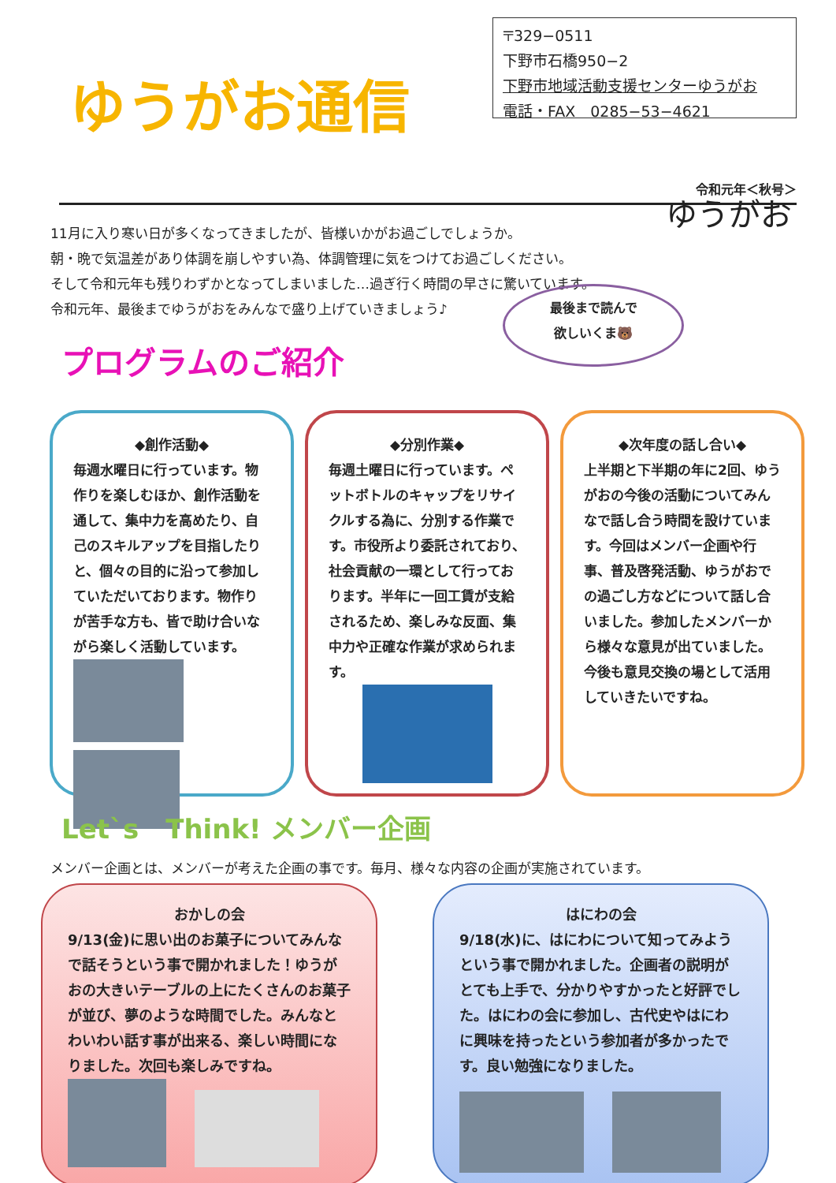ゆうがお通信
〒329−0511
下野市石橋950−2
下野市地域活動支援センターゆうがお
電話・FAX　0285−53−4621
令和元年＜秋号＞
11月に入り寒い日が多くなってきましたが、皆様いかがお過ごしでしょうか。
朝・晩で気温差があり体調を崩しやすい為、体調管理に気をつけてお過ごしください。
そして令和元年も残りわずかとなってしまいました…過ぎ行く時間の早さに驚いています。
令和元年、最後までゆうがおをみんなで盛り上げていきましょう♪
ゆうがお
最後まで読んで
欲しいくま🐻
プログラムのご紹介
◆創作活動◆
毎週水曜日に行っています。物作りを楽しむほか、創作活動を通して、集中力を高めたり、自己のスキルアップを目指したりと、個々の目的に沿って参加していただいております。物作りが苦手な方も、皆で助け合いながら楽しく活動しています。
◆分別作業◆
毎週土曜日に行っています。ペットボトルのキャップをリサイクルする為に、分別する作業です。市役所より委託されており、社会貢献の一環として行っております。半年に一回工賃が支給されるため、楽しみな反面、集中力や正確な作業が求められます。
◆次年度の話し合い◆
上半期と下半期の年に2回、ゆうがおの今後の活動についてみんなで話し合う時間を設けています。今回はメンバー企画や行事、普及啓発活動、ゆうがおでの過ごし方などについて話し合いました。参加したメンバーから様々な意見が出ていました。今後も意見交換の場として活用していきたいですね。
Let`s　Think! メンバー企画
メンバー企画とは、メンバーが考えた企画の事です。毎月、様々な内容の企画が実施されています。
おかしの会
9/13(金)に思い出のお菓子についてみんなで話そうという事で開かれました！ゆうがおの大きいテーブルの上にたくさんのお菓子が並び、夢のような時間でした。みんなとわいわい話す事が出来る、楽しい時間になりました。次回も楽しみですね。
　　
はにわの会
9/18(水)に、はにわについて知ってみようという事で開かれました。企画者の説明がとても上手で、分かりやすかったと好評でした。はにわの会に参加し、古代史やはにわに興味を持ったという参加者が多かったです。良い勉強になりました。